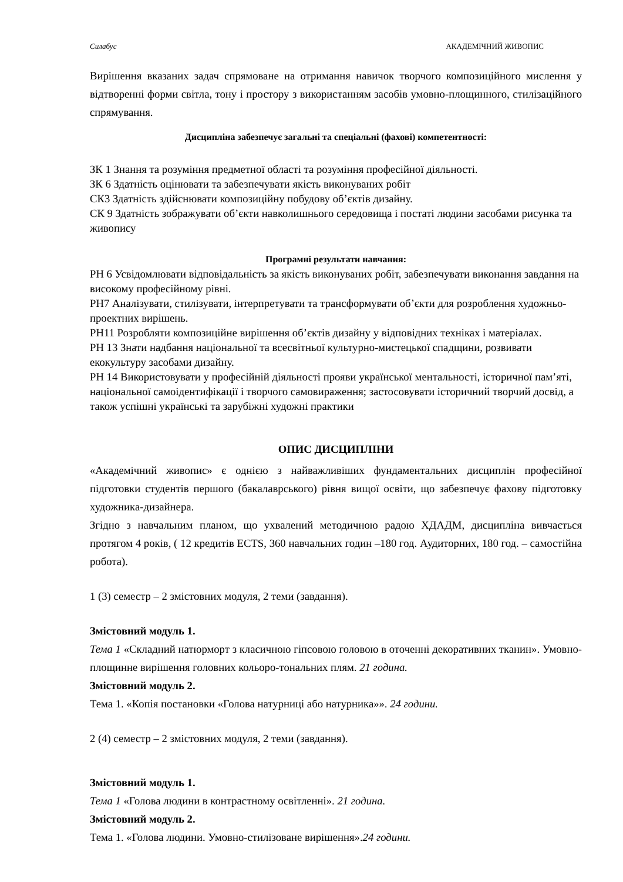Силабус АКАДЕМІЧНИЙ ЖИВОПИС
Вирішення вказаних задач спрямоване на отримання навичок творчого композиційного мислення у відтворенні форми світла, тону і простору з використанням засобів умовно-площинного, стилізаційного спрямування.
Дисципліна забезпечує загальні та спеціальні (фахові) компетентності:
ЗК 1 Знання та розуміння предметної області та розуміння професійної діяльності.
ЗК 6 Здатність оцінювати та забезпечувати якість виконуваних робіт
СК3 Здатність здійснювати композиційну побудову об’єктів дизайну.
СК 9 Здатність зображувати об’єкти навколишнього середовища і постаті людини засобами рисунка та живопису
Програмні результати навчання:
РН 6 Усвідомлювати відповідальність за якість виконуваних робіт, забезпечувати виконання завдання на високому професійному рівні.
РН7 Аналізувати, стилізувати, інтерпретувати та трансформувати об’єкти для розроблення художньо-проектних вирішень.
РН11 Розробляти композиційне вирішення об’єктів дизайну у відповідних техніках і матеріалах.
РН 13 Знати надбання національної та всесвітньої культурно-мистецької спадщини, розвивати екокультуру засобами дизайну.
РН 14 Використовувати у професійній діяльності прояви української ментальності, історичної пам’яті, національної самоідентифікації і творчого самовираження; застосовувати історичний творчий досвід, а також успішні українські та зарубіжні художні практики
ОПИС ДИСЦИПЛІНИ
«Академічний живопис» є однією з найважливіших фундаментальних дисциплін професійної підготовки студентів першого (бакалаврського) рівня вищої освіти, що забезпечує фахову підготовку художника-дизайнера.
Згідно з навчальним планом, що ухвалений методичною радою ХДАДМ, дисципліна вивчається протягом 4 років, ( 12 кредитів ECTS, 360 навчальних годин –180 год. Аудиторних, 180 год. – самостійна робота).
1 (3) семестр – 2 змістовних модуля, 2 теми (завдання).
Змістовний модуль 1.
Тема 1 «Складний натюрморт з класичною гіпсовою головою в оточенні декоративних тканин». Умовно-площинне вирішення головних кольоро-тональних плям. 21 година.
Змістовний модуль 2.
Тема 1. «Копія постановки «Голова натурниці або натурника»». 24 години.
2 (4) семестр – 2 змістовних модуля, 2 теми (завдання).
Змістовний модуль 1.
Тема 1 «Голова людини в контрастному освітленні». 21 година.
Змістовний модуль 2.
Тема 1. «Голова людини. Умовно-стилізоване вирішення».24 години.